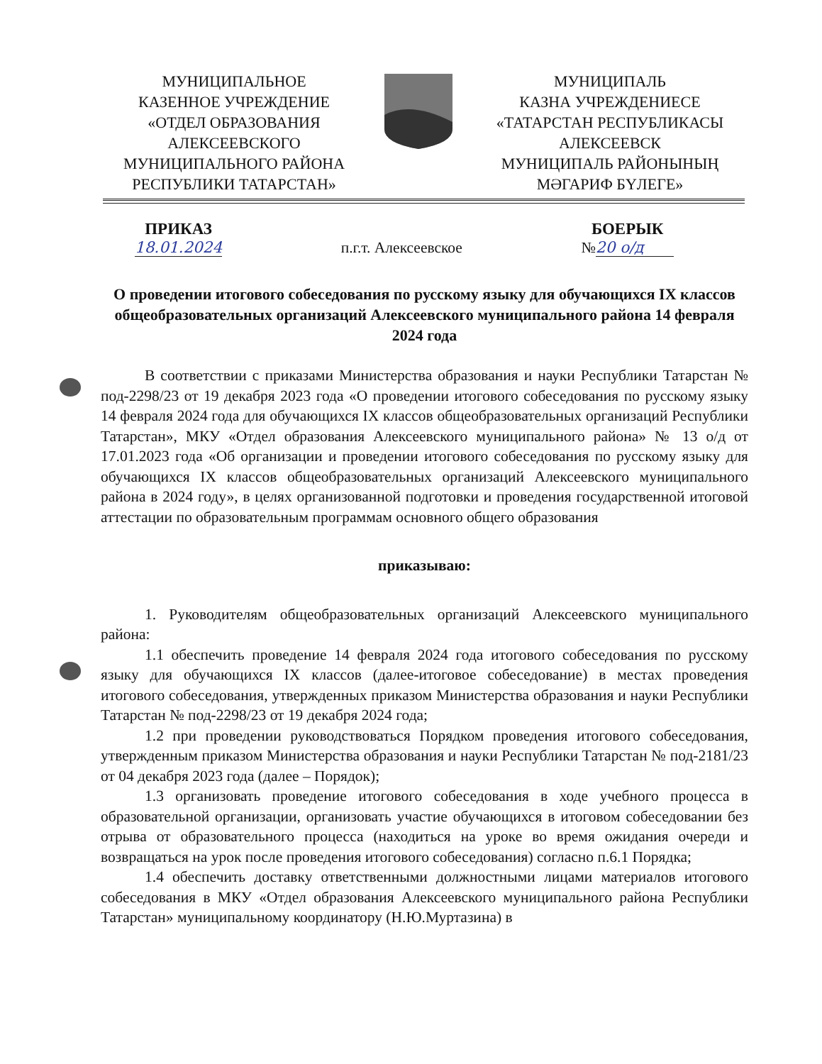МУНИЦИПАЛЬНОЕ
КАЗЕННОЕ УЧРЕЖДЕНИЕ
«ОТДЕЛ ОБРАЗОВАНИЯ
АЛЕКСЕЕВСКОГО
МУНИЦИПАЛЬНОГО РАЙОНА
РЕСПУБЛИКИ ТАТАРСТАН»
МУНИЦИПАЛЬ
КАЗНА УЧРЕЖДЕНИЕСЕ
«ТАТАРСТАН РЕСПУБЛИКАСЫ
АЛЕКСЕЕВСК
МУНИЦИПАЛЬ РАЙОНЫНЫҢ
МӘГАРИФ БҮЛЕГЕ»
ПРИКАЗ
18.01.2024
п.г.т. Алексеевское
БОЕРЫК
№ 20 о/д
О проведении итогового собеседования по русскому языку для обучающихся IX классов общеобразовательных организаций Алексеевского муниципального района 14 февраля 2024 года
В соответствии с приказами Министерства образования и науки Республики Татарстан № под-2298/23 от 19 декабря 2023 года «О проведении итогового собеседования по русскому языку 14 февраля 2024 года для обучающихся IX классов общеобразовательных организаций Республики Татарстан», МКУ «Отдел образования Алексеевского муниципального района» № 13 о/д от 17.01.2023 года «Об организации и проведении итогового собеседования по русскому языку для обучающихся IX классов общеобразовательных организаций Алексеевского муниципального района в 2024 году», в целях организованной подготовки и проведения государственной итоговой аттестации по образовательным программам основного общего образования
приказываю:
1. Руководителям общеобразовательных организаций Алексеевского муниципального района:
1.1 обеспечить проведение 14 февраля 2024 года итогового собеседования по русскому языку для обучающихся IX классов (далее-итоговое собеседование) в местах проведения итогового собеседования, утвержденных приказом Министерства образования и науки Республики Татарстан № под-2298/23 от 19 декабря 2024 года;
1.2 при проведении руководствоваться Порядком проведения итогового собеседования, утвержденным приказом Министерства образования и науки Республики Татарстан № под-2181/23 от 04 декабря 2023 года (далее – Порядок);
1.3 организовать проведение итогового собеседования в ходе учебного процесса в образовательной организации, организовать участие обучающихся в итоговом собеседовании без отрыва от образовательного процесса (находиться на уроке во время ожидания очереди и возвращаться на урок после проведения итогового собеседования) согласно п.6.1 Порядка;
1.4 обеспечить доставку ответственными должностными лицами материалов итогового собеседования в МКУ «Отдел образования Алексеевского муниципального района Республики Татарстан» муниципальному координатору (Н.Ю.Муртазина) в